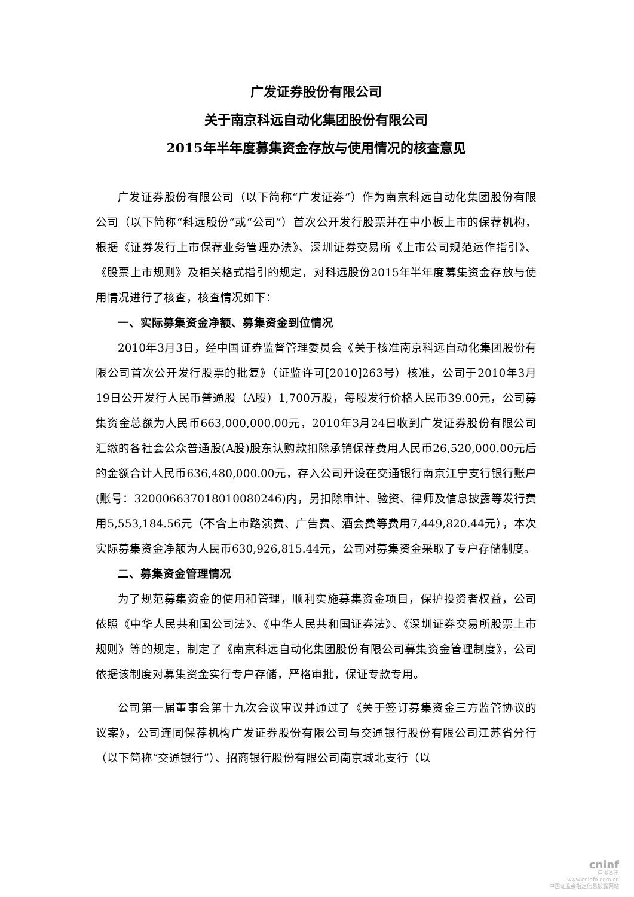广发证券股份有限公司
关于南京科远自动化集团股份有限公司
2015年半年度募集资金存放与使用情况的核查意见
广发证券股份有限公司（以下简称“广发证券”）作为南京科远自动化集团股份有限公司（以下简称“科远股份”或“公司”）首次公开发行股票并在中小板上市的保荐机构，根据《证券发行上市保荐业务管理办法》、深圳证券交易所《上市公司规范运作指引》、《股票上市规则》及相关格式指引的规定，对科远股份2015年半年度募集资金存放与使用情况进行了核查，核查情况如下：
一、实际募集资金净额、募集资金到位情况
2010年3月3日，经中国证券监督管理委员会《关于核准南京科远自动化集团股份有限公司首次公开发行股票的批复》（证监许可[2010]263号）核准，公司于2010年3月19日公开发行人民币普通股（A股）1,700万股，每股发行价格人民币39.00元，公司募集资金总额为人民币663,000,000.00元，2010年3月24日收到广发证券股份有限公司汇缴的各社会公众普通股(A股)股东认购款扣除承销保荐费用人民币26,520,000.00元后的金额合计人民币636,480,000.00元，存入公司开设在交通银行南京江宁支行银行账户(账号：320006637018010080246)内，另扣除审计、验资、律师及信息披露等发行费用5,553,184.56元（不含上市路演费、广告费、酒会费等费用7,449,820.44元），本次实际募集资金净额为人民币630,926,815.44元，公司对募集资金采取了专户存储制度。
二、募集资金管理情况
为了规范募集资金的使用和管理，顺利实施募集资金项目，保护投资者权益，公司依照《中华人民共和国公司法》、《中华人民共和国证券法》、《深圳证券交易所股票上市规则》等的规定，制定了《南京科远自动化集团股份有限公司募集资金管理制度》，公司依据该制度对募集资金实行专户存储，严格审批，保证专款专用。
公司第一届董事会第十九次会议审议并通过了《关于签订募集资金三方监管协议的议案》，公司连同保荐机构广发证券股份有限公司与交通银行股份有限公司江苏省分行（以下简称“交通银行”）、招商银行股份有限公司南京城北支行（以
cninf
巨潮资讯
www.cninfo.com.cn
中国证监会指定信息披露网站